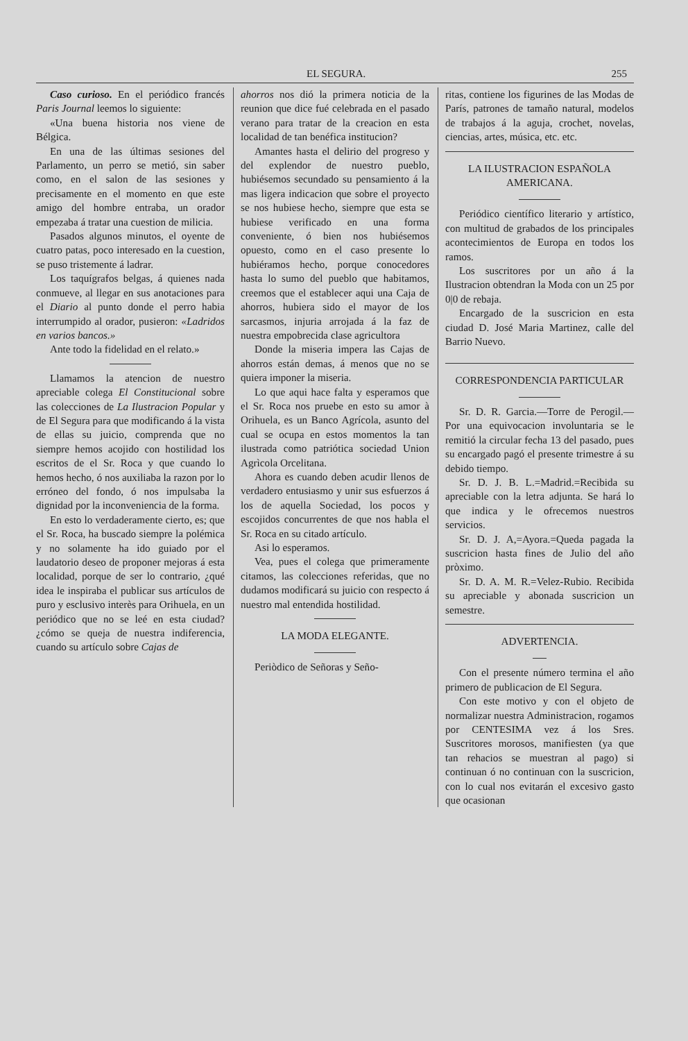EL SEGURA. 255
Caso curioso. En el periódico francés Paris Journal leemos lo siguiente:
«Una buena historia nos viene de Bélgica.
En una de las últimas sesiones del Parlamento, un perro se metió, sin saber como, en el salon de las sesiones y precisamente en el momento en que este amigo del hombre entraba, un orador empezaba á tratar una cuestion de milicia.
Pasados algunos minutos, el oyente de cuatro patas, poco interesado en la cuestion, se puso tristemente á ladrar.
Los taquígrafos belgas, á quienes nada conmueve, al llegar en sus anotaciones para el Diario al punto donde el perro habia interrumpido al orador, pusieron: «Ladridos en varios bancos.»
Ante todo la fidelidad en el relato.»
Llamamos la atencion de nuestro apreciable colega El Constitucional sobre las colecciones de La Ilustracion Popular y de El Segura para que modificando á la vista de ellas su juicio, comprenda que no siempre hemos acojido con hostilidad los escritos de el Sr. Roca y que cuando lo hemos hecho, ó nos auxiliaba la razon por lo erróneo del fondo, ó nos impulsaba la dignidad por la inconveniencia de la forma.
En esto lo verdaderamente cierto, es; que el Sr. Roca, ha buscado siempre la polémica y no solamente ha ido guiado por el laudatorio deseo de proponer mejoras á esta localidad, porque de ser lo contrario, ¿qué idea le inspiraba el publicar sus artículos de puro y esclusivo interès para Orihuela, en un periódico que no se leé en esta ciudad? ¿cómo se queja de nuestra indiferencia, cuando su artículo sobre Cajas de
ahorros nos dió la primera noticia de la reunion que dice fué celebrada en el pasado verano para tratar de la creacion en esta localidad de tan benéfica institucion?
Amantes hasta el delirio del progreso y del explendor de nuestro pueblo, hubiésemos secundado su pensamiento á la mas ligera indicacion que sobre el proyecto se nos hubiese hecho, siempre que esta se hubiese verificado en una forma conveniente, ó bien nos hubiésemos opuesto, como en el caso presente lo hubiéramos hecho, porque conocedores hasta lo sumo del pueblo que habitamos, creemos que el establecer aqui una Caja de ahorros, hubiera sido el mayor de los sarcasmos, injuria arrojada á la faz de nuestra empobrecida clase agricultora
Donde la miseria impera las Cajas de ahorros están demas, á menos que no se quiera imponer la miseria.
Lo que aqui hace falta y esperamos que el Sr. Roca nos pruebe en esto su amor à Orihuela, es un Banco Agrícola, asunto del cual se ocupa en estos momentos la tan ilustrada como patriótica sociedad Union Agrìcola Orcelitana.
Ahora es cuando deben acudir llenos de verdadero entusiasmo y unir sus esfuerzos á los de aquella Sociedad, los pocos y escojidos concurrentes de que nos habla el Sr. Roca en su citado artículo.
Asi lo esperamos.
Vea, pues el colega que primeramente citamos, las colecciones referidas, que no dudamos modificará su juicio con respecto á nuestro mal entendida hostilidad.
LA MODA ELEGANTE.
Periòdico de Señoras y Seño-
ritas, contiene los figurines de las Modas de París, patrones de tamaño natural, modelos de trabajos á la aguja, crochet, novelas, ciencias, artes, música, etc. etc.
LA ILUSTRACION ESPAÑOLA AMERICANA.
Periódico científico literario y artístico, con multitud de grabados de los principales acontecimientos de Europa en todos los ramos.
Los suscritores por un año á la Ilustracion obtendran la Moda con un 25 por 0|0 de rebaja.
Encargado de la suscricion en esta ciudad D. José Maria Martinez, calle del Barrio Nuevo.
CORRESPONDENCIA PARTICULAR
Sr. D. R. Garcia.—Torre de Perogil.—Por una equivocacion involuntaria se le remitió la circular fecha 13 del pasado, pues su encargado pagó el presente trimestre á su debido tiempo.
Sr. D. J. B. L.=Madrid.=Recibida su apreciable con la letra adjunta. Se hará lo que indica y le ofrecemos nuestros servicios.
Sr. D. J. A,=Ayora.=Queda pagada la suscricion hasta fines de Julio del año pròximo.
Sr. D. A. M. R.=Velez-Rubio. Recibida su apreciable y abonada suscricion un semestre.
ADVERTENCIA.
Con el presente número termina el año primero de publicacion de El Segura.
Con este motivo y con el objeto de normalizar nuestra Administracion, rogamos por CENTESIMA vez á los Sres. Suscritores morosos, manifiesten (ya que tan rehacios se muestran al pago) si continuan ó no continuan con la suscricion, con lo cual nos evitarán el excesivo gasto que ocasionan